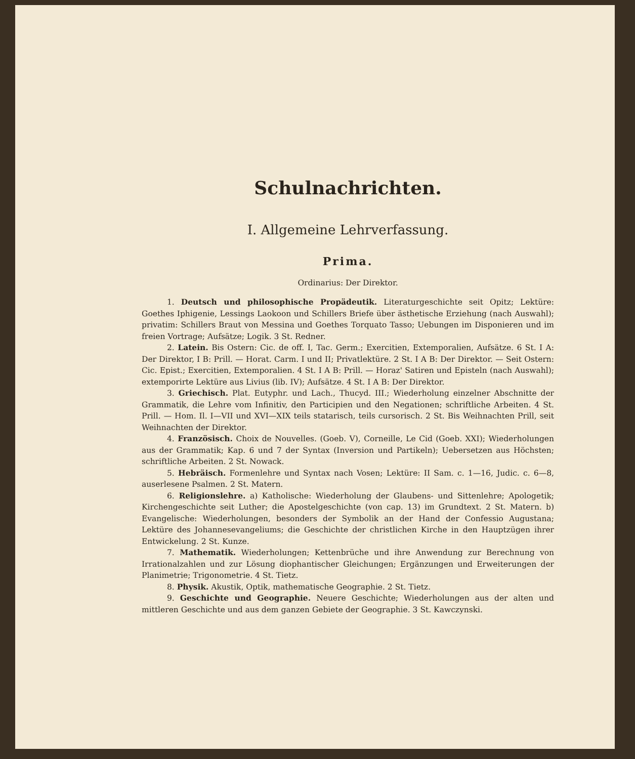Schulnachrichten.
I. Allgemeine Lehrverfassung.
Prima.
Ordinarius: Der Direktor.
1. Deutsch und philosophische Propädeutik. Literaturgeschichte seit Opitz; Lektüre: Goethes Iphigenie, Lessings Laokoon und Schillers Briefe über ästhetische Erziehung (nach Auswahl); privatim: Schillers Braut von Messina und Goethes Torquato Tasso; Uebungen im Disponieren und im freien Vortrage; Aufsätze; Logik. 3 St. Redner.
2. Latein. Bis Ostern: Cic. de off. I, Tac. Germ.; Exercitien, Extemporalien, Aufsätze. 6 St. I A: Der Direktor, I B: Prill. — Horat. Carm. I und II; Privatlektüre. 2 St. I A B: Der Direktor. — Seit Ostern: Cic. Epist.; Exercitien, Extemporalien. 4 St. I A B: Prill. — Horaz' Satiren und Episteln (nach Auswahl); extemporirte Lektüre aus Livius (lib. IV); Aufsätze. 4 St. I A B: Der Direktor.
3. Griechisch. Plat. Eutyphr. und Lach., Thucyd. III.; Wiederholung einzelner Abschnitte der Grammatik, die Lehre vom Infinitiv, den Participien und den Negationen; schriftliche Arbeiten. 4 St. Prill. — Hom. Il. I—VII und XVI—XIX teils statarisch, teils cursorisch. 2 St. Bis Weihnachten Prill, seit Weihnachten der Direktor.
4. Französisch. Choix de Nouvelles. (Goeb. V), Corneille, Le Cid (Goeb. XXI); Wiederholungen aus der Grammatik; Kap. 6 und 7 der Syntax (Inversion und Partikeln); Uebersetzen aus Höchsten; schriftliche Arbeiten. 2 St. Nowack.
5. Hebräisch. Formenlehre und Syntax nach Vosen; Lektüre: II Sam. c. 1—16, Judic. c. 6—8, auserlesene Psalmen. 2 St. Matern.
6. Religionslehre. a) Katholische: Wiederholung der Glaubens- und Sittenlehre; Apologetik; Kirchengeschichte seit Luther; die Apostelgeschichte (von cap. 13) im Grundtext. 2 St. Matern. b) Evangelische: Wiederholungen, besonders der Symbolik an der Hand der Confessio Augustana; Lektüre des Johannesevangeliums; die Geschichte der christlichen Kirche in den Hauptzügen ihrer Entwickelung. 2 St. Kunze.
7. Mathematik. Wiederholungen; Kettenbrüche und ihre Anwendung zur Berechnung von Irrationalzahlen und zur Lösung diophantischer Gleichungen; Ergänzungen und Erweiterungen der Planimetrie; Trigonometrie. 4 St. Tietz.
8. Physik. Akustik, Optik, mathematische Geographie. 2 St. Tietz.
9. Geschichte und Geographie. Neuere Geschichte; Wiederholungen aus der alten und mittleren Geschichte und aus dem ganzen Gebiete der Geographie. 3 St. Kawczynski.